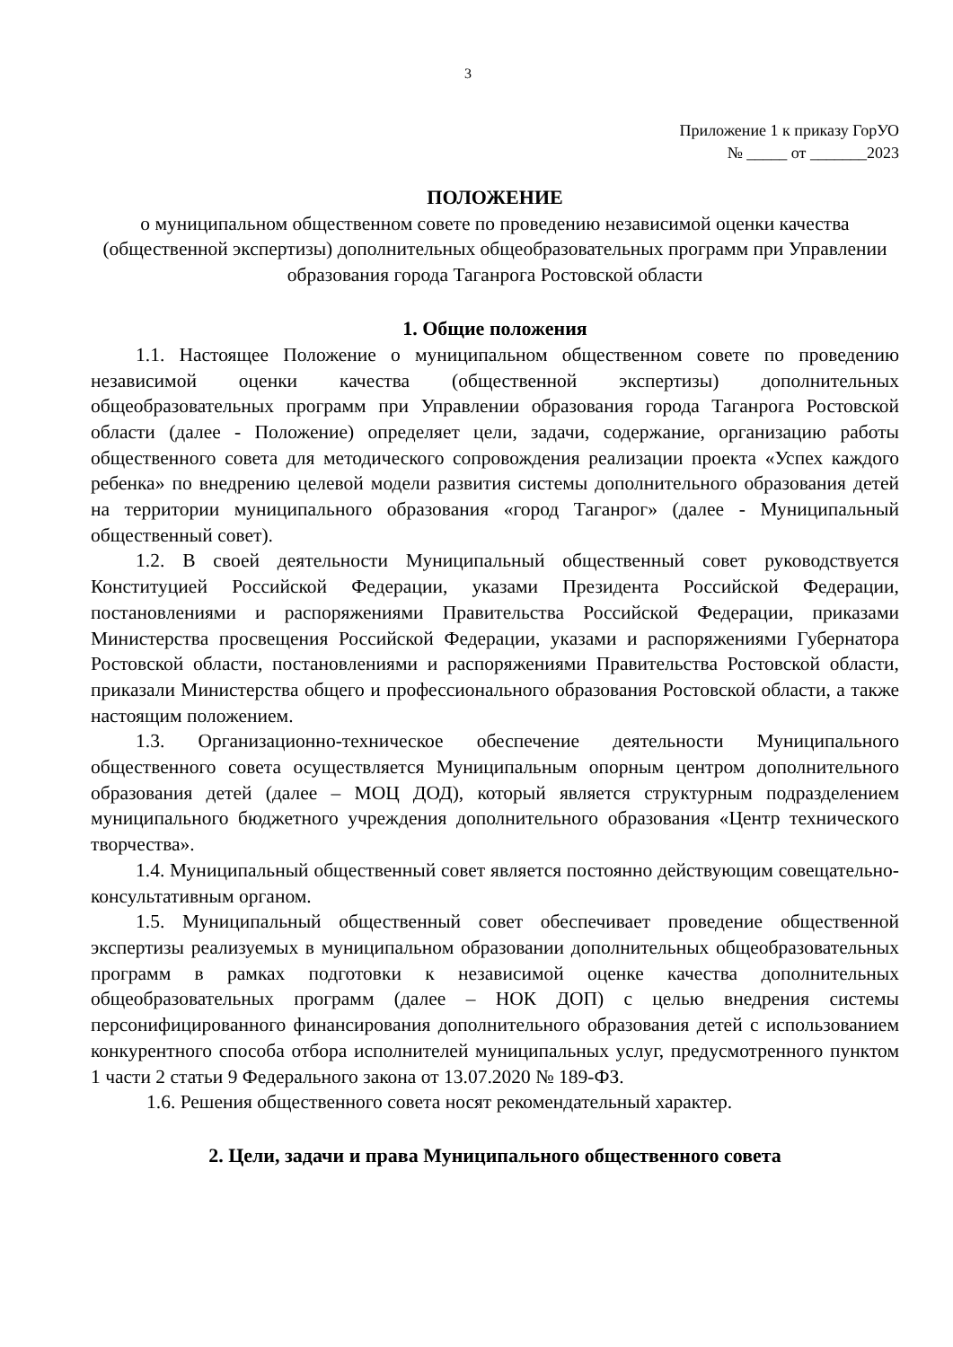3
Приложение 1 к приказу ГорУО
№ _____ от _______2023
ПОЛОЖЕНИЕ
о муниципальном общественном совете по проведению независимой оценки качества (общественной экспертизы) дополнительных общеобразовательных программ при Управлении образования города Таганрога Ростовской области
1. Общие положения
1.1. Настоящее Положение о муниципальном общественном совете по проведению независимой оценки качества (общественной экспертизы) дополнительных общеобразовательных программ при Управлении образования города Таганрога Ростовской области (далее - Положение) определяет цели, задачи, содержание, организацию работы общественного совета для методического сопровождения реализации проекта «Успех каждого ребенка» по внедрению целевой модели развития системы дополнительного образования детей на территории муниципального образования «город Таганрог» (далее - Муниципальный общественный совет).
1.2. В своей деятельности Муниципальный общественный совет руководствуется Конституцией Российской Федерации, указами Президента Российской Федерации, постановлениями и распоряжениями Правительства Российской Федерации, приказами Министерства просвещения Российской Федерации, указами и распоряжениями Губернатора Ростовской области, постановлениями и распоряжениями Правительства Ростовской области, приказали Министерства общего и профессионального образования Ростовской области, а также настоящим положением.
1.3. Организационно-техническое обеспечение деятельности Муниципального общественного совета осуществляется Муниципальным опорным центром дополнительного образования детей (далее – МОЦ ДОД), который является структурным подразделением муниципального бюджетного учреждения дополнительного образования «Центр технического творчества».
1.4. Муниципальный общественный совет является постоянно действующим совещательно-консультативным органом.
1.5. Муниципальный общественный совет обеспечивает проведение общественной экспертизы реализуемых в муниципальном образовании дополнительных общеобразовательных программ в рамках подготовки к независимой оценке качества дополнительных общеобразовательных программ (далее – НОК ДОП) с целью внедрения системы персонифицированного финансирования дополнительного образования детей с использованием конкурентного способа отбора исполнителей муниципальных услуг, предусмотренного пунктом 1 части 2 статьи 9 Федерального закона от 13.07.2020 № 189-ФЗ.
1.6. Решения общественного совета носят рекомендательный характер.
2. Цели, задачи и права Муниципального общественного совета